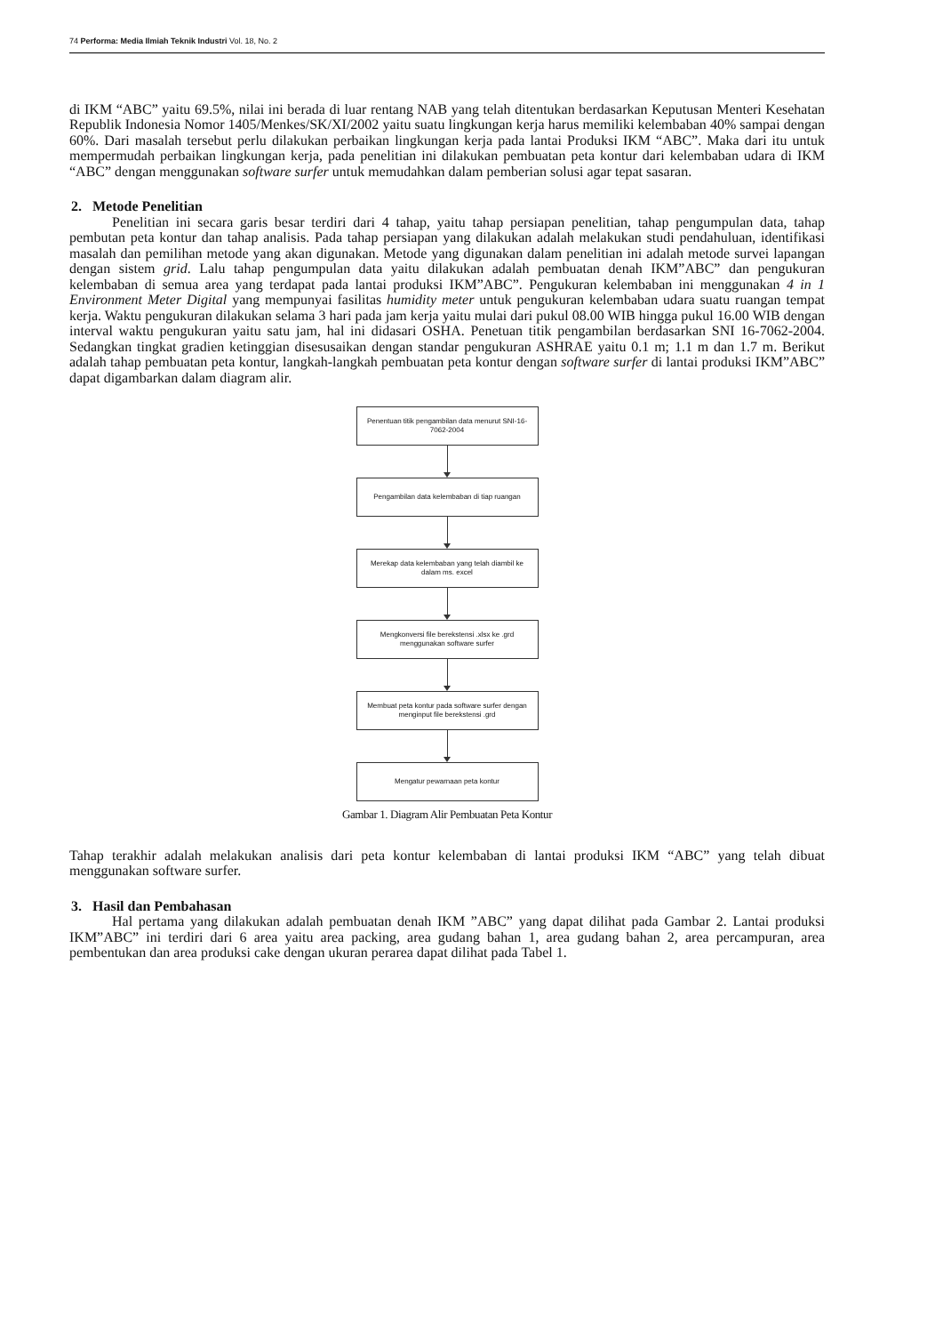74 Performa: Media Ilmiah Teknik Industri Vol. 18, No. 2
di IKM “ABC” yaitu 69.5%, nilai ini berada di luar rentang NAB yang telah ditentukan berdasarkan Keputusan Menteri Kesehatan Republik Indonesia Nomor 1405/Menkes/SK/XI/2002 yaitu suatu lingkungan kerja harus memiliki kelembaban 40% sampai dengan 60%. Dari masalah tersebut perlu dilakukan perbaikan lingkungan kerja pada lantai Produksi IKM “ABC”. Maka dari itu untuk mempermudah perbaikan lingkungan kerja, pada penelitian ini dilakukan pembuatan peta kontur dari kelembaban udara di IKM “ABC” dengan menggunakan software surfer untuk memudahkan dalam pemberian solusi agar tepat sasaran.
2. Metode Penelitian
Penelitian ini secara garis besar terdiri dari 4 tahap, yaitu tahap persiapan penelitian, tahap pengumpulan data, tahap pembutan peta kontur dan tahap analisis. Pada tahap persiapan yang dilakukan adalah melakukan studi pendahuluan, identifikasi masalah dan pemilihan metode yang akan digunakan. Metode yang digunakan dalam penelitian ini adalah metode survei lapangan dengan sistem grid. Lalu tahap pengumpulan data yaitu dilakukan adalah pembuatan denah IKM”ABC” dan pengukuran kelembaban di semua area yang terdapat pada lantai produksi IKM”ABC”. Pengukuran kelembaban ini menggunakan 4 in 1 Environment Meter Digital yang mempunyai fasilitas humidity meter untuk pengukuran kelembaban udara suatu ruangan tempat kerja. Waktu pengukuran dilakukan selama 3 hari pada jam kerja yaitu mulai dari pukul 08.00 WIB hingga pukul 16.00 WIB dengan interval waktu pengukuran yaitu satu jam, hal ini didasari OSHA. Penetuan titik pengambilan berdasarkan SNI 16-7062-2004. Sedangkan tingkat gradien ketinggian disesusaikan dengan standar pengukuran ASHRAE yaitu 0.1 m; 1.1 m dan 1.7 m. Berikut adalah tahap pembuatan peta kontur, langkah-langkah pembuatan peta kontur dengan software surfer di lantai produksi IKM”ABC” dapat digambarkan dalam diagram alir.
Penentuan titik pengambilan data menurut SNI-16-7062-2004
Pengambilan data kelembaban di tiap ruangan
Merekap data kelembaban yang telah diambil ke dalam ms. excel
Mengkonversi file berekstensi .xlsx ke .grd menggunakan software surfer
Membuat peta kontur pada software surfer dengan menginput file berekstensi .grd
Mengatur pewarnaan peta kontur
Gambar 1. Diagram Alir Pembuatan Peta Kontur
Tahap terakhir adalah melakukan analisis dari peta kontur kelembaban di lantai produksi IKM “ABC” yang telah dibuat menggunakan software surfer.
3. Hasil dan Pembahasan
Hal pertama yang dilakukan adalah pembuatan denah IKM ”ABC” yang dapat dilihat pada Gambar 2. Lantai produksi IKM”ABC” ini terdiri dari 6 area yaitu area packing, area gudang bahan 1, area gudang bahan 2, area percampuran, area pembentukan dan area produksi cake dengan ukuran perarea dapat dilihat pada Tabel 1.